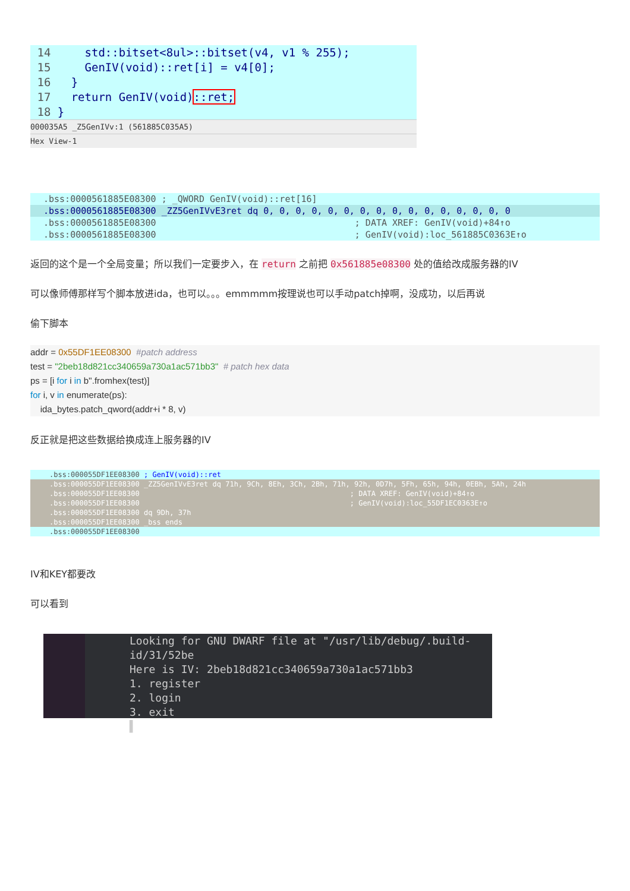14 std::bitset<8ul>::bitset(v4, v1 % 255);
15 GenIV(void)::ret[i] = v4[0];
16 }
17 return GenIV(void)::ret;
18 }
000035A5 _Z5GenIVv:1 (561885C035A5)
Hex View-1
.bss:0000561885E08300 ; _QWORD GenIV(void)::ret[16]
.bss:0000561885E08300 _ZZ5GenIVvE3ret dq 0, 0, 0, 0, 0, 0, 0, 0, 0, 0, 0, 0, 0, 0, 0, 0
.bss:0000561885E08300 ; DATA XREF: GenIV(void)+84↑o
.bss:0000561885E08300 ; GenIV(void):loc_561885C0363E↑o
返回的这个是一个全局变量；所以我们一定要步入，在 return 之前把 0x561885e08300 处的值给改成服务器的IV
可以像师傅那样写个脚本放进ida，也可以。。。emmmmm按理说也可以手动patch掉啊，没成功，以后再说
偷下脚本
addr = 0x55DF1EE08300  #patch address
test = "2beb18d821cc340659a730a1ac571bb3"  # patch hex data
ps = [i for i in b''.fromhex(test)]
for i, v in enumerate(ps):
    ida_bytes.patch_qword(addr+i * 8, v)
反正就是把这些数据给换成连上服务器的IV
.bss:000055DF1EE08300 ; GenIV(void)::ret
.bss:000055DF1EE08300 _ZZ5GenIVvE3ret dq 71h, 9Ch, 8Eh, 3Ch, 2Bh, 71h, 92h, 0D7h, 5Fh, 65h, 94h, 0EBh, 5Ah, 24h
.bss:000055DF1EE08300 ; DATA XREF: GenIV(void)+84↑o
.bss:000055DF1EE08300 ; GenIV(void):loc_55DF1EC0363E↑o
.bss:000055DF1EE08300 dq 9Dh, 37h
.bss:000055DF1EE08300 _bss ends
.bss:000055DF1EE08300
IV和KEY都要改
可以看到
Looking for GNU DWARF file at "/usr/lib/debug/.build-id/31/52be
Here is IV: 2beb18d821cc340659a730a1ac571bb3
1. register
2. login
3. exit
▌